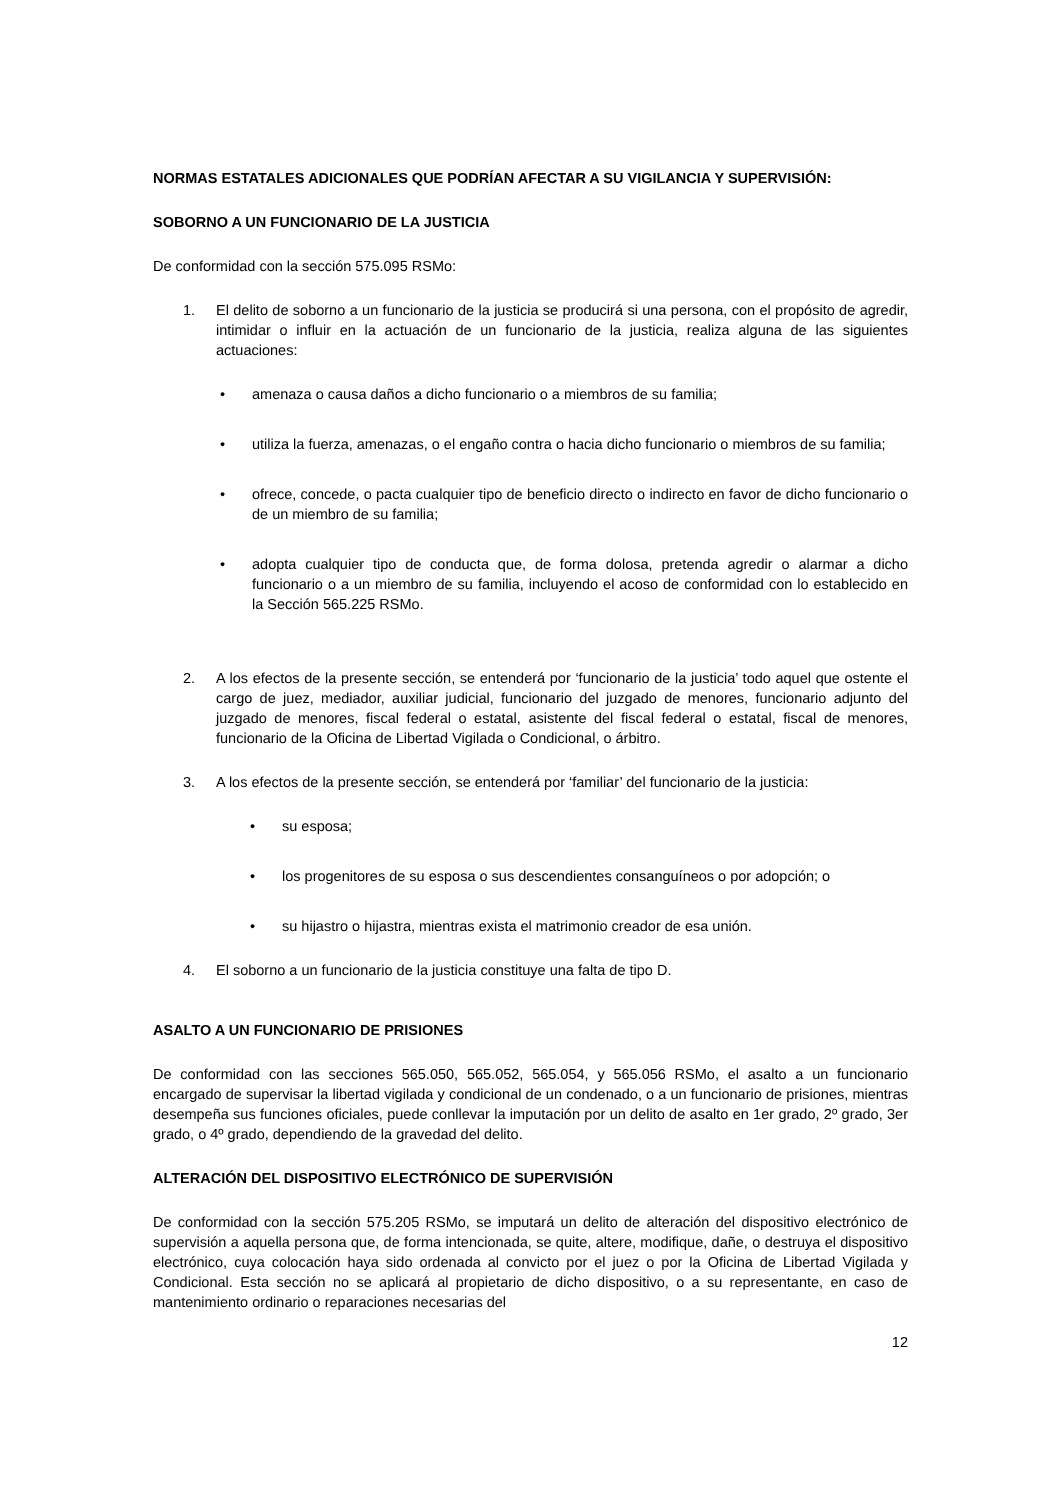NORMAS ESTATALES ADICIONALES QUE PODRÍAN AFECTAR A SU VIGILANCIA Y SUPERVISIÓN:
SOBORNO A UN FUNCIONARIO DE LA JUSTICIA
De conformidad con la sección 575.095 RSMo:
1. El delito de soborno a un funcionario de la justicia se producirá si una persona, con el propósito de agredir, intimidar o influir en la actuación de un funcionario de la justicia, realiza alguna de las siguientes actuaciones:
• amenaza o causa daños a dicho funcionario o a miembros de su familia;
• utiliza la fuerza, amenazas, o el engaño contra o hacia dicho funcionario o miembros de su familia;
• ofrece, concede, o pacta cualquier tipo de beneficio directo o indirecto en favor de dicho funcionario o de un miembro de su familia;
• adopta cualquier tipo de conducta que, de forma dolosa, pretenda agredir o alarmar a dicho funcionario o a un miembro de su familia, incluyendo el acoso de conformidad con lo establecido en la Sección 565.225 RSMo.
2. A los efectos de la presente sección, se entenderá por ‘funcionario de la justicia’ todo aquel que ostente el cargo de juez, mediador, auxiliar judicial, funcionario del juzgado de menores, funcionario adjunto del juzgado de menores, fiscal federal o estatal, asistente del fiscal federal o estatal, fiscal de menores, funcionario de la Oficina de Libertad Vigilada o Condicional, o árbitro.
3. A los efectos de la presente sección, se entenderá por ‘familiar’ del funcionario de la justicia:
• su esposa;
• los progenitores de su esposa o sus descendientes consanguíneos o por adopción; o
• su hijastro o hijastra, mientras exista el matrimonio creador de esa unión.
4. El soborno a un funcionario de la justicia constituye una falta de tipo D.
ASALTO A UN FUNCIONARIO DE PRISIONES
De conformidad con las secciones 565.050, 565.052, 565.054, y 565.056 RSMo, el asalto a un funcionario encargado de supervisar la libertad vigilada y condicional de un condenado, o a un funcionario de prisiones, mientras desempeña sus funciones oficiales, puede conllevar la imputación por un delito de asalto en 1er grado, 2º grado, 3er grado, o 4º grado, dependiendo de la gravedad del delito.
ALTERACIÓN DEL DISPOSITIVO ELECTRÓNICO DE SUPERVISIÓN
De conformidad con la sección 575.205 RSMo, se imputará un delito de alteración del dispositivo electrónico de supervisión a aquella persona que, de forma intencionada, se quite, altere, modifique, dañe, o destruya el dispositivo electrónico, cuya colocación haya sido ordenada al convicto por el juez o por la Oficina de Libertad Vigilada y Condicional. Esta sección no se aplicará al propietario de dicho dispositivo, o a su representante, en caso de mantenimiento ordinario o reparaciones necesarias del
12